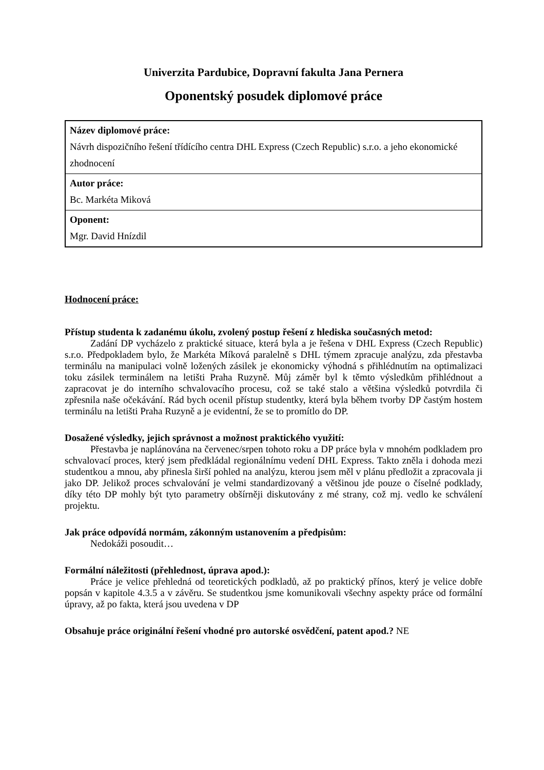Univerzita Pardubice, Dopravní fakulta Jana Pernera
Oponentský posudek diplomové práce
| Název diplomové práce: Návrh dispozičního řešení třídícího centra DHL Express (Czech Republic) s.r.o. a jeho ekonomické zhodnocení |
| Autor práce: Bc. Markéta Miková |
| Oponent: Mgr. David Hnízdil |
Hodnocení práce:
Přístup studenta k zadanému úkolu, zvolený postup řešení z hlediska současných metod:
Zadání DP vycházelo z praktické situace, která byla a je řešena v DHL Express (Czech Republic) s.r.o. Předpokladem bylo, že Markéta Míková paralelně s DHL týmem zpracuje analýzu, zda přestavba terminálu na manipulaci volně ložených zásilek je ekonomicky výhodná s přihlédnutím na optimalizaci toku zásilek terminálem na letišti Praha Ruzyně. Můj záměr byl k těmto výsledkům přihlédnout a zapracovat je do interního schvalovacího procesu, což se také stalo a většina výsledků potvrdila či zpřesnila naše očekávání. Rád bych ocenil přístup studentky, která byla během tvorby DP častým hostem terminálu na letišti Praha Ruzyně a je evidentní, že se to promítlo do DP.
Dosažené výsledky, jejich správnost a možnost praktického využití:
Přestavba je naplánována na červenec/srpen tohoto roku a DP práce byla v mnohém podkladem pro schvalovací proces, který jsem předkládal regionálnímu vedení DHL Express. Takto zněla i dohoda mezi studentkou a mnou, aby přinesla širší pohled na analýzu, kterou jsem měl v plánu předložit a zpracovala ji jako DP. Jelikož proces schvalování je velmi standardizovaný a většinou jde pouze o číselné podklady, díky této DP mohly být tyto parametry obšírněji diskutovány z mé strany, což mj. vedlo ke schválení projektu.
Jak práce odpovídá normám, zákonným ustanovením a předpisům:
Nedokáži posoudit…
Formální náležitosti (přehlednost, úprava apod.):
Práce je velice přehledná od teoretických podkladů, až po praktický přínos, který je velice dobře popsán v kapitole 4.3.5 a v závěru. Se studentkou jsme komunikovali všechny aspekty práce od formální úpravy, až po fakta, která jsou uvedena v DP
Obsahuje práce originální řešení vhodné pro autorské osvědčení, patent apod.? NE